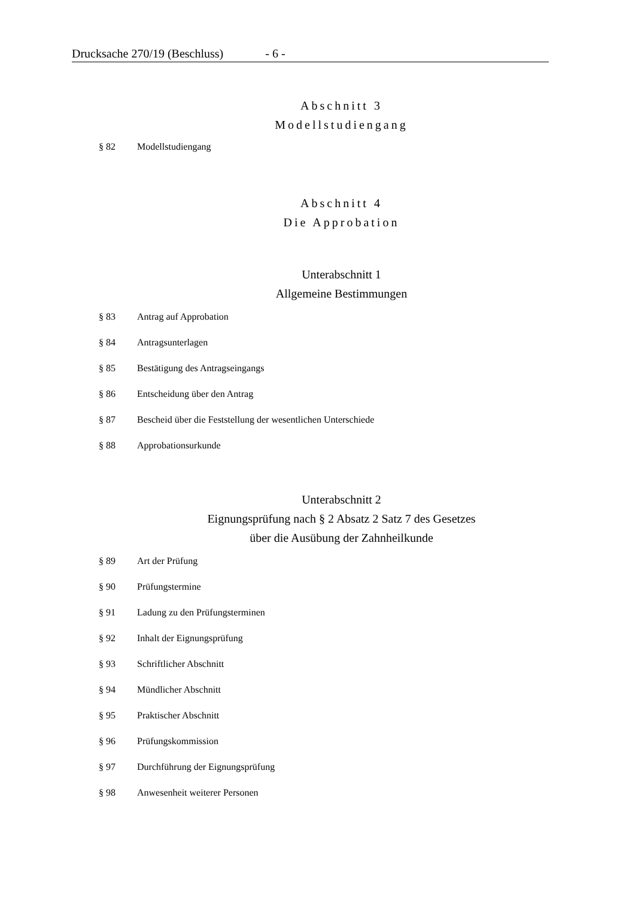Drucksache 270/19 (Beschluss) - 6 -
Abschnitt 3
Modellstudiengang
§ 82 Modellstudiengang
Abschnitt 4
Die Approbation
Unterabschnitt 1
Allgemeine Bestimmungen
§ 83 Antrag auf Approbation
§ 84 Antragsunterlagen
§ 85 Bestätigung des Antragseingangs
§ 86 Entscheidung über den Antrag
§ 87 Bescheid über die Feststellung der wesentlichen Unterschiede
§ 88 Approbationsurkunde
Unterabschnitt 2
Eignungsprüfung nach § 2 Absatz 2 Satz 7 des Gesetzes
über die Ausübung der Zahnheilkunde
§ 89 Art der Prüfung
§ 90 Prüfungstermine
§ 91 Ladung zu den Prüfungsterminen
§ 92 Inhalt der Eignungsprüfung
§ 93 Schriftlicher Abschnitt
§ 94 Mündlicher Abschnitt
§ 95 Praktischer Abschnitt
§ 96 Prüfungskommission
§ 97 Durchführung der Eignungsprüfung
§ 98 Anwesenheit weiterer Personen